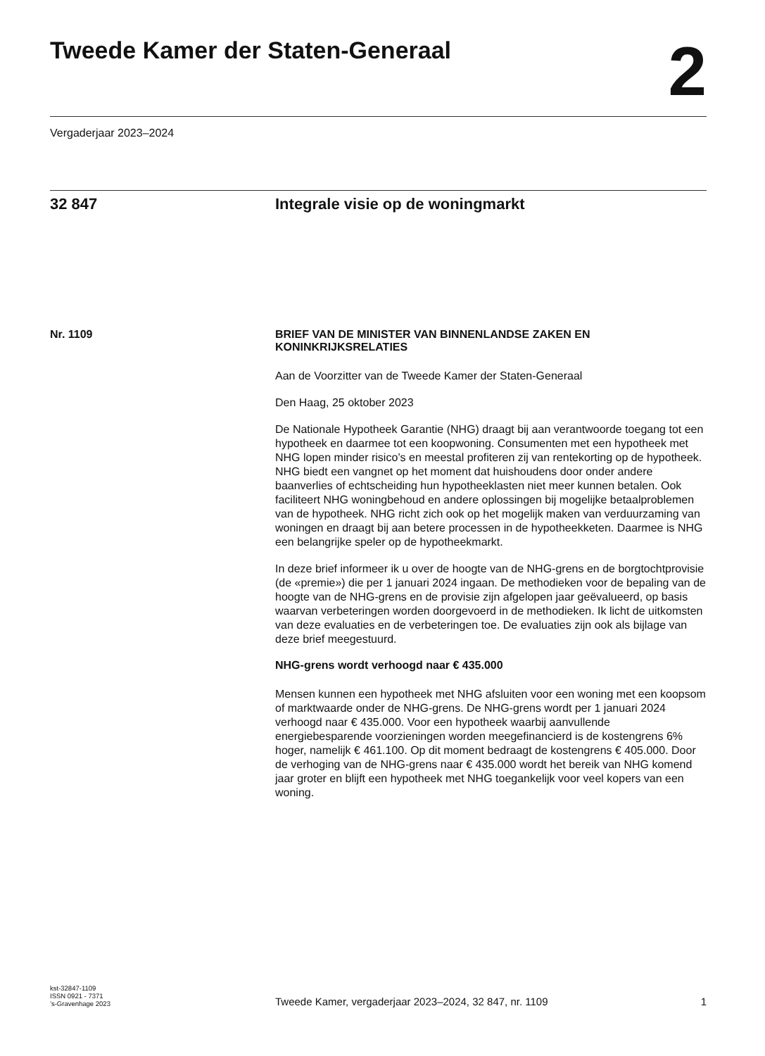Tweede Kamer der Staten-Generaal
2
Vergaderjaar 2023–2024
32 847 Integrale visie op de woningmarkt
Nr. 1109 BRIEF VAN DE MINISTER VAN BINNENLANDSE ZAKEN EN KONINKRIJKSRELATIES
Aan de Voorzitter van de Tweede Kamer der Staten-Generaal
Den Haag, 25 oktober 2023
De Nationale Hypotheek Garantie (NHG) draagt bij aan verantwoorde toegang tot een hypotheek en daarmee tot een koopwoning. Consumenten met een hypotheek met NHG lopen minder risico’s en meestal profiteren zij van rentekorting op de hypotheek. NHG biedt een vangnet op het moment dat huishoudens door onder andere baanverlies of echtscheiding hun hypotheeklasten niet meer kunnen betalen. Ook faciliteert NHG woningbehoud en andere oplossingen bij mogelijke betaalproblemen van de hypotheek. NHG richt zich ook op het mogelijk maken van verduurzaming van woningen en draagt bij aan betere processen in de hypotheekketen. Daarmee is NHG een belangrijke speler op de hypotheekmarkt.
In deze brief informeer ik u over de hoogte van de NHG-grens en de borgtochtprovisie (de «premie») die per 1 januari 2024 ingaan. De methodieken voor de bepaling van de hoogte van de NHG-grens en de provisie zijn afgelopen jaar geëvalueerd, op basis waarvan verbeteringen worden doorgevoerd in de methodieken. Ik licht de uitkomsten van deze evaluaties en de verbeteringen toe. De evaluaties zijn ook als bijlage van deze brief meegestuurd.
NHG-grens wordt verhoogd naar € 435.000
Mensen kunnen een hypotheek met NHG afsluiten voor een woning met een koopsom of marktwaarde onder de NHG-grens. De NHG-grens wordt per 1 januari 2024 verhoogd naar € 435.000. Voor een hypotheek waarbij aanvullende energiebesparende voorzieningen worden meegefinancierd is de kostengrens 6% hoger, namelijk € 461.100. Op dit moment bedraagt de kostengrens € 405.000. Door de verhoging van de NHG-grens naar € 435.000 wordt het bereik van NHG komend jaar groter en blijft een hypotheek met NHG toegankelijk voor veel kopers van een woning.
kst-32847-1109
ISSN 0921 - 7371
’s-Gravenhage 2023
Tweede Kamer, vergaderjaar 2023–2024, 32 847, nr. 1109
1